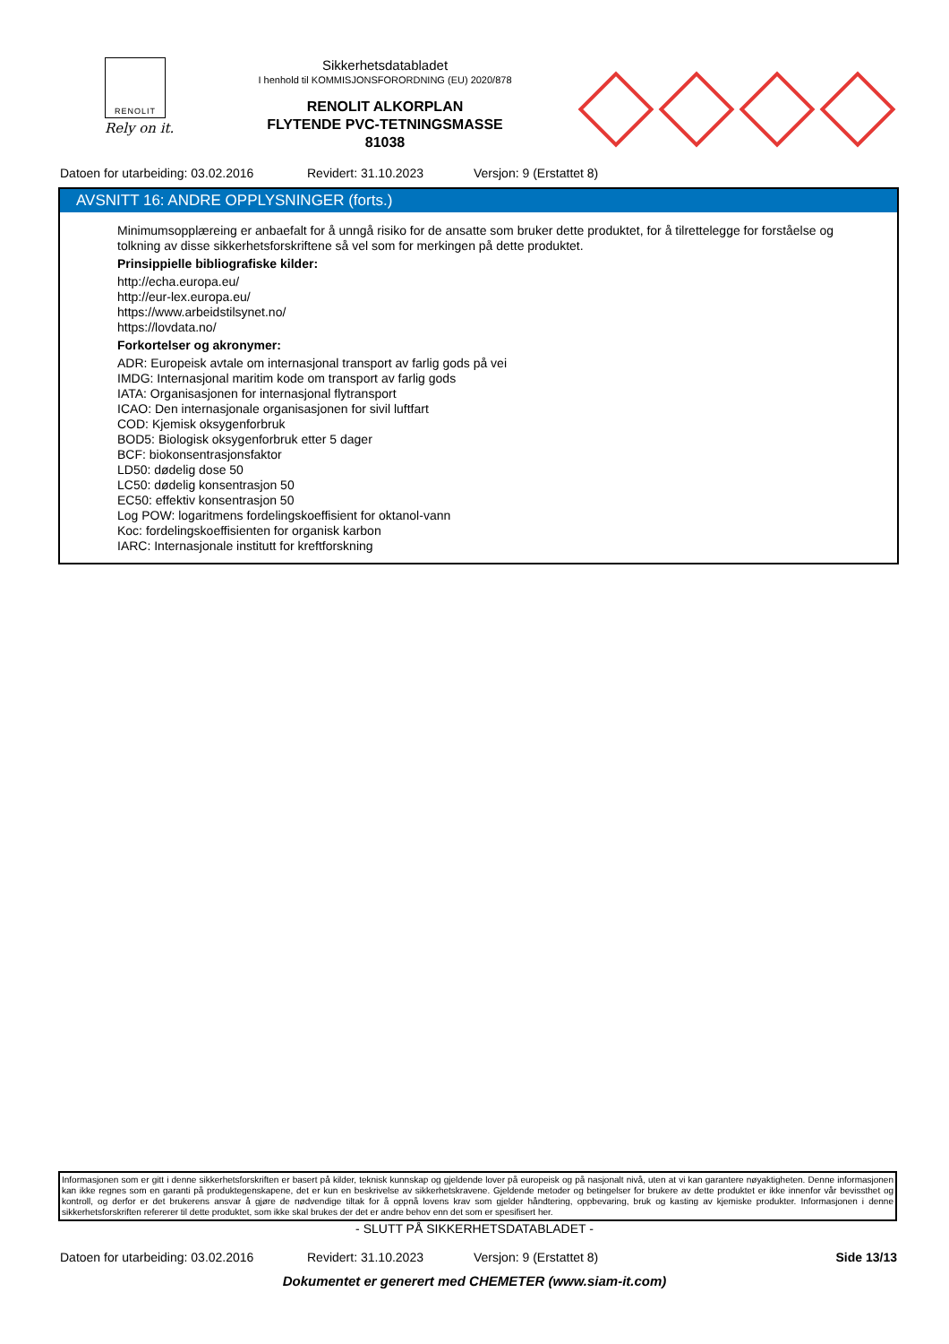RENOLIT
Rely on it.
Sikkerhetsdatabladet
I henhold til KOMMISJONSFORORDNING (EU) 2020/878
RENOLIT ALKORPLAN
FLYTENDE PVC-TETNINGSMASSE
81038
Datoen for utarbeiding: 03.02.2016 Revidert: 31.10.2023 Versjon: 9 (Erstattet 8)
AVSNITT 16: ANDRE OPPLYSNINGER (forts.)
Minimumsopplæreing er anbaefalt for å unngå risiko for de ansatte som bruker dette produktet, for å tilrettelegge for forståelse og tolkning av disse sikkerhetsforskriftene så vel som for merkingen på dette produktet.
Prinsippielle bibliografiske kilder:
http://echa.europa.eu/
http://eur-lex.europa.eu/
https://www.arbeidstilsynet.no/
https://lovdata.no/
Forkortelser og akronymer:
ADR: Europeisk avtale om internasjonal transport av farlig gods på vei
IMDG: Internasjonal maritim kode om transport av farlig gods
IATA: Organisasjonen for internasjonal flytransport
ICAO: Den internasjonale organisasjonen for sivil luftfart
COD: Kjemisk oksygenforbruk
BOD5: Biologisk oksygenforbruk etter 5 dager
BCF: biokonsentrasjonsfaktor
LD50: dødelig dose 50
LC50: dødelig konsentrasjon 50
EC50: effektiv konsentrasjon 50
Log POW: logaritmens fordelingskoeffisient for oktanol-vann
Koc: fordelingskoeffisienten for organisk karbon
IARC: Internasjonale institutt for kreftforskning
Informasjonen som er gitt i denne sikkerhetsforskriften er basert på kilder, teknisk kunnskap og gjeldende lover på europeisk og på nasjonalt nivå, uten at vi kan garantere nøyaktigheten. Denne informasjonen kan ikke regnes som en garanti på produktegenskapene, det er kun en beskrivelse av sikkerhetskravene. Gjeldende metoder og betingelser for brukere av dette produktet er ikke innenfor vår bevissthet og kontroll, og derfor er det brukerens ansvar å gjøre de nødvendige tiltak for å oppnå lovens krav som gjelder håndtering, oppbevaring, bruk og kasting av kjemiske produkter. Informasjonen i denne sikkerhetsforskriften refererer til dette produktet, som ikke skal brukes der det er andre behov enn det som er spesifisert her.
- SLUTT PÅ SIKKERHETSDATABLADET -
Datoen for utarbeiding: 03.02.2016 Revidert: 31.10.2023 Versjon: 9 (Erstattet 8) Side 13/13
Dokumentet er generert med CHEMETER (www.siam-it.com)